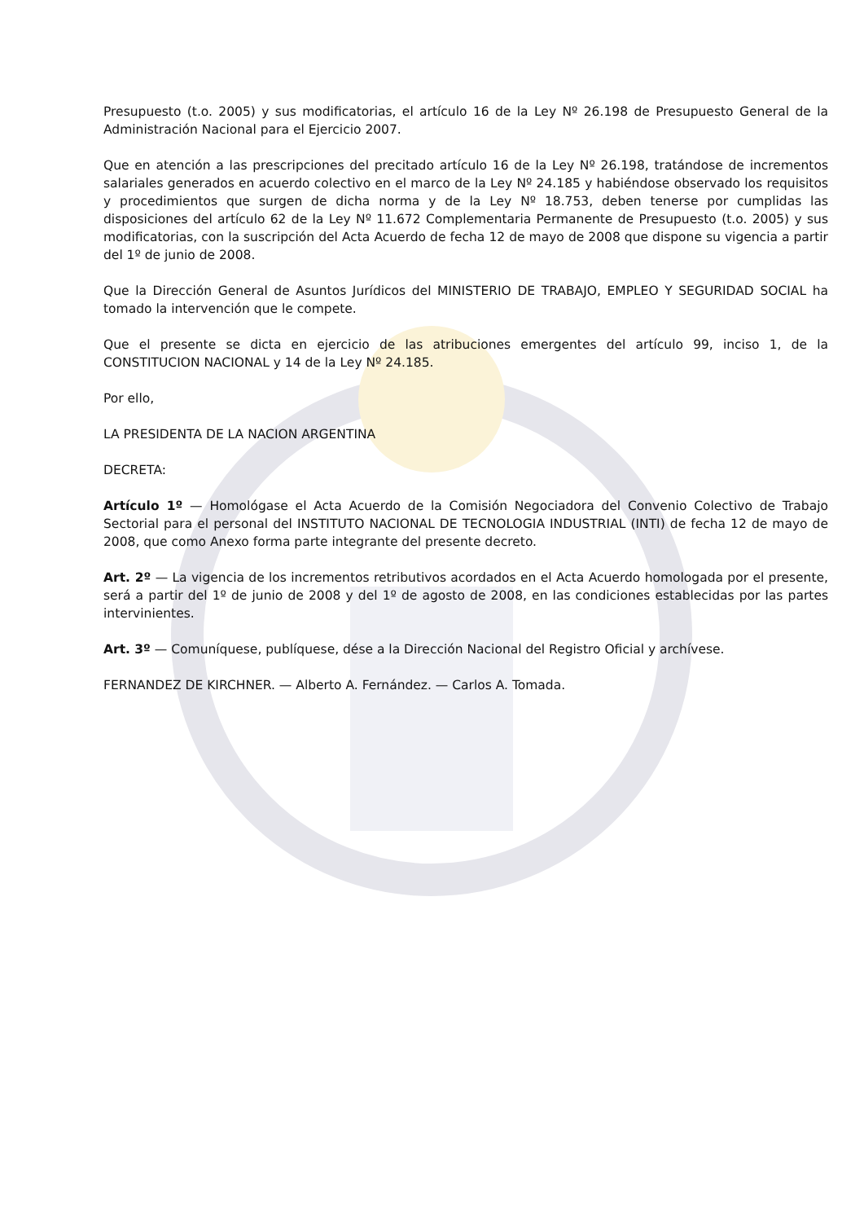Presupuesto (t.o. 2005) y sus modificatorias, el artículo 16 de la Ley Nº 26.198 de Presupuesto General de la Administración Nacional para el Ejercicio 2007.
Que en atención a las prescripciones del precitado artículo 16 de la Ley Nº 26.198, tratándose de incrementos salariales generados en acuerdo colectivo en el marco de la Ley Nº 24.185 y habiéndose observado los requisitos y procedimientos que surgen de dicha norma y de la Ley Nº 18.753, deben tenerse por cumplidas las disposiciones del artículo 62 de la Ley Nº 11.672 Complementaria Permanente de Presupuesto (t.o. 2005) y sus modificatorias, con la suscripción del Acta Acuerdo de fecha 12 de mayo de 2008 que dispone su vigencia a partir del 1º de junio de 2008.
Que la Dirección General de Asuntos Jurídicos del MINISTERIO DE TRABAJO, EMPLEO Y SEGURIDAD SOCIAL ha tomado la intervención que le compete.
Que el presente se dicta en ejercicio de las atribuciones emergentes del artículo 99, inciso 1, de la CONSTITUCION NACIONAL y 14 de la Ley Nº 24.185.
Por ello,
LA PRESIDENTA DE LA NACION ARGENTINA
DECRETA:
Artículo 1º — Homológase el Acta Acuerdo de la Comisión Negociadora del Convenio Colectivo de Trabajo Sectorial para el personal del INSTITUTO NACIONAL DE TECNOLOGIA INDUSTRIAL (INTI) de fecha 12 de mayo de 2008, que como Anexo forma parte integrante del presente decreto.
Art. 2º — La vigencia de los incrementos retributivos acordados en el Acta Acuerdo homologada por el presente, será a partir del 1º de junio de 2008 y del 1º de agosto de 2008, en las condiciones establecidas por las partes intervinientes.
Art. 3º — Comuníquese, publíquese, dése a la Dirección Nacional del Registro Oficial y archívese.
FERNANDEZ DE KIRCHNER. — Alberto A. Fernández. — Carlos A. Tomada.